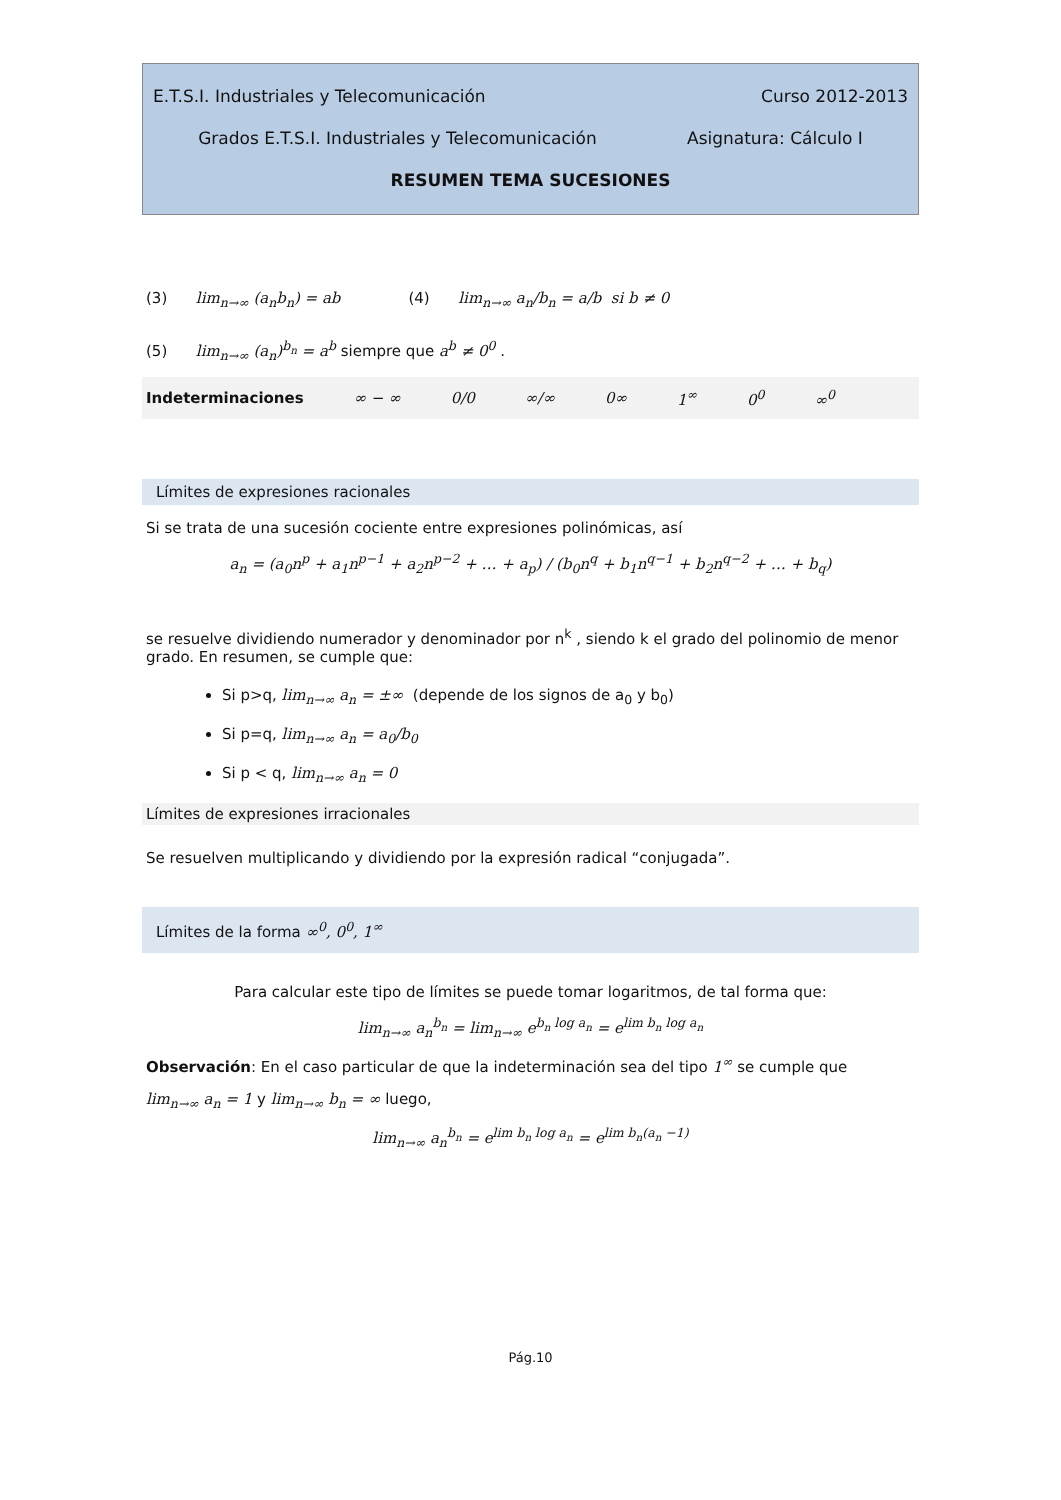E.T.S.I. Industriales y Telecomunicación Curso 2012-2013
Grados E.T.S.I. Industriales y Telecomunicación Asignatura: Cálculo I
RESUMEN TEMA SUCESIONES
(3) lim<sub>n→∞</sub> (a<sub>n</sub>b<sub>n</sub>) = ab (4) lim<sub>n→∞</sub> a<sub>n</sub>/b<sub>n</sub> = a/b si b ≠ 0
(5) lim<sub>n→∞</sub> (a<sub>n</sub>)<sup>b<sub>n</sub></sup> = a<sup>b</sup> siempre que a<sup>b</sup> ≠ 0<sup>0</sup> .
Indeterminaciones ∞ − ∞ 0/0 ∞/∞ 0∞ 1<sup>∞</sup> 0<sup>0</sup> ∞<sup>0</sup>
Límites de expresiones racionales
Si se trata de una sucesión cociente entre expresiones polinómicas, así
a<sub>n</sub> = (a<sub>0</sub>n<sup>p</sup> + a<sub>1</sub>n<sup>p−1</sup> + a<sub>2</sub>n<sup>p−2</sup> + … + a<sub>p</sub>) / (b<sub>0</sub>n<sup>q</sup> + b<sub>1</sub>n<sup>q−1</sup> + b<sub>2</sub>n<sup>q−2</sup> + … + b<sub>q</sub>)
se resuelve dividiendo numerador y denominador por n<sup>k</sup> , siendo k el grado del polinomio de menor grado. En resumen, se cumple que:
Si p>q, lim<sub>n→∞</sub> a<sub>n</sub> = ±∞ (depende de los signos de a<sub>0</sub> y b<sub>0</sub>)
Si p=q, lim<sub>n→∞</sub> a<sub>n</sub> = a<sub>0</sub>/b<sub>0</sub>
Si p < q, lim<sub>n→∞</sub> a<sub>n</sub> = 0
Límites de expresiones irracionales
Se resuelven multiplicando y dividiendo por la expresión radical “conjugada”.
Límites de la forma ∞<sup>0</sup>, 0<sup>0</sup>, 1<sup>∞</sup>
Para calcular este tipo de límites se puede tomar logaritmos, de tal forma que:
lim<sub>n→∞</sub> a<sub>n</sub><sup>b<sub>n</sub></sup> = lim<sub>n→∞</sub> e<sup>b<sub>n</sub> log a<sub>n</sub></sup> = e<sup>lim b<sub>n</sub> log a<sub>n</sub></sup>
Observación: En el caso particular de que la indeterminación sea del tipo 1<sup>∞</sup> se cumple que
lim<sub>n→∞</sub> a<sub>n</sub> = 1 y lim<sub>n→∞</sub> b<sub>n</sub> = ∞ luego,
lim<sub>n→∞</sub> a<sub>n</sub><sup>b<sub>n</sub></sup> = e<sup>lim b<sub>n</sub> log a<sub>n</sub></sup> = e<sup>lim b<sub>n</sub>(a<sub>n</sub> −1)</sup>
Pág.10